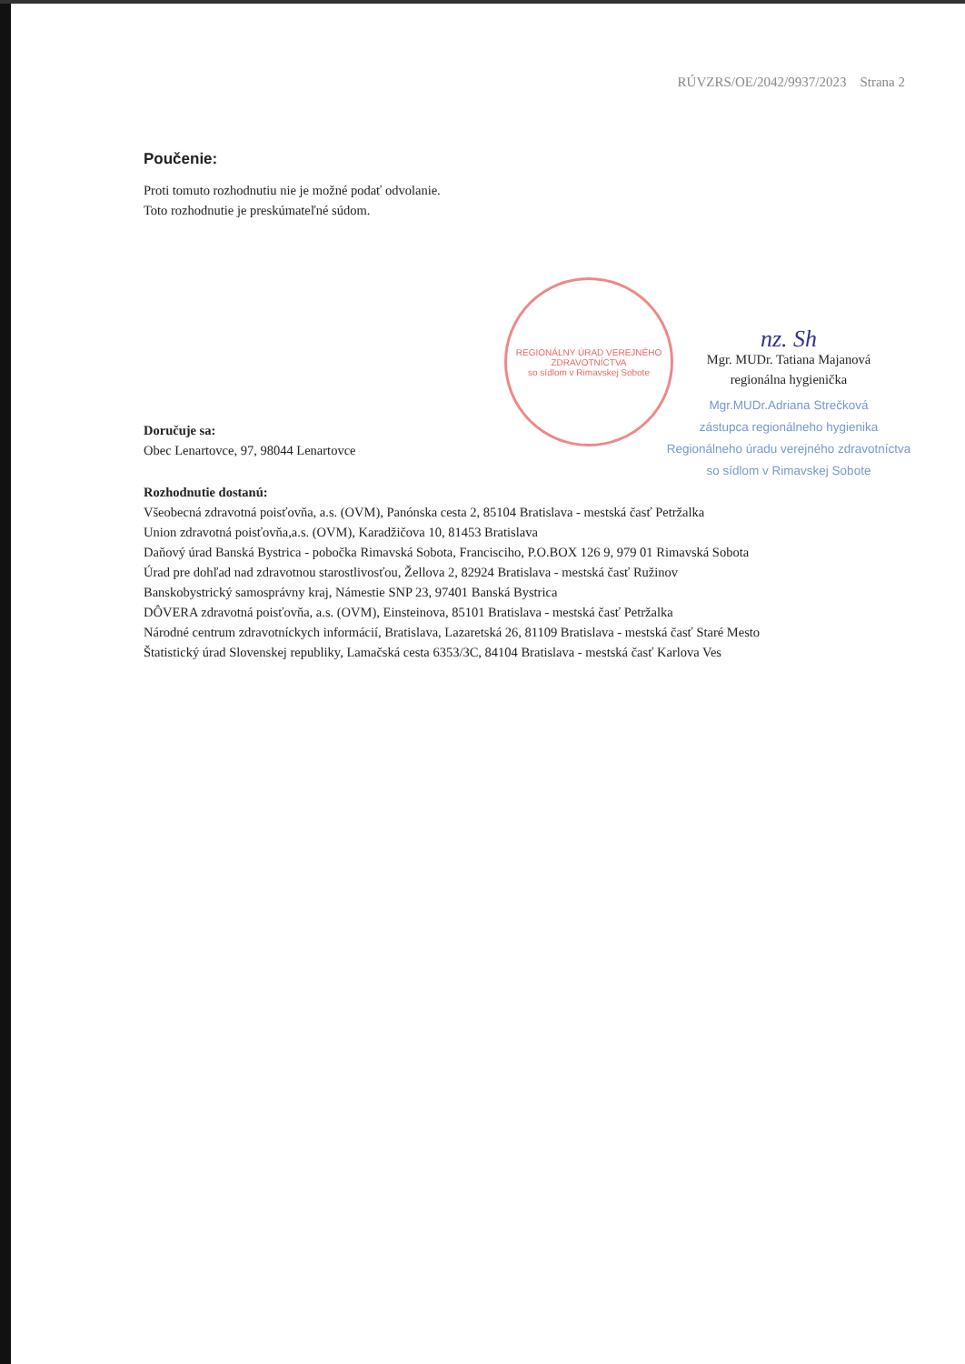RÚVZRS/OE/2042/9937/2023 Strana 2
REGIONÁLNY ÚRAD VEREJNÉHO ZDRAVOTNÍCTVA
so sídlom v Rimavskej Sobote
Poučenie:
Proti tomuto rozhodnutiu nie je možné podať odvolanie.
Toto rozhodnutie je preskúmateľné súdom.
Doručuje sa:
Obec Lenartovce, 97, 98044 Lenartovce
nz. Sh
Mgr. MUDr. Tatiana Majanová
regionálna hygienička
Mgr.MUDr.Adriana Strečková
zástupca regionálneho hygienika
Regionálneho úradu verejného zdravotníctva
so sídlom v Rimavskej Sobote
Rozhodnutie dostanú:
Všeobecná zdravotná poisťovňa, a.s. (OVM), Panónska cesta 2, 85104 Bratislava - mestská časť Petržalka
Union zdravotná poisťovňa,a.s. (OVM), Karadžičova 10, 81453 Bratislava
Daňový úrad Banská Bystrica - pobočka Rimavská Sobota, Francisciho, P.O.BOX 126 9, 979 01 Rimavská Sobota
Úrad pre dohľad nad zdravotnou starostlivosťou, Žellova 2, 82924 Bratislava - mestská časť Ružinov
Banskobystrický samosprávny kraj, Námestie SNP 23, 97401 Banská Bystrica
DÔVERA zdravotná poisťovňa, a.s. (OVM), Einsteinova, 85101 Bratislava - mestská časť Petržalka
Národné centrum zdravotníckych informácií, Bratislava, Lazaretská 26, 81109 Bratislava - mestská časť Staré Mesto
Štatistický úrad Slovenskej republiky, Lamačská cesta 6353/3C, 84104 Bratislava - mestská časť Karlova Ves